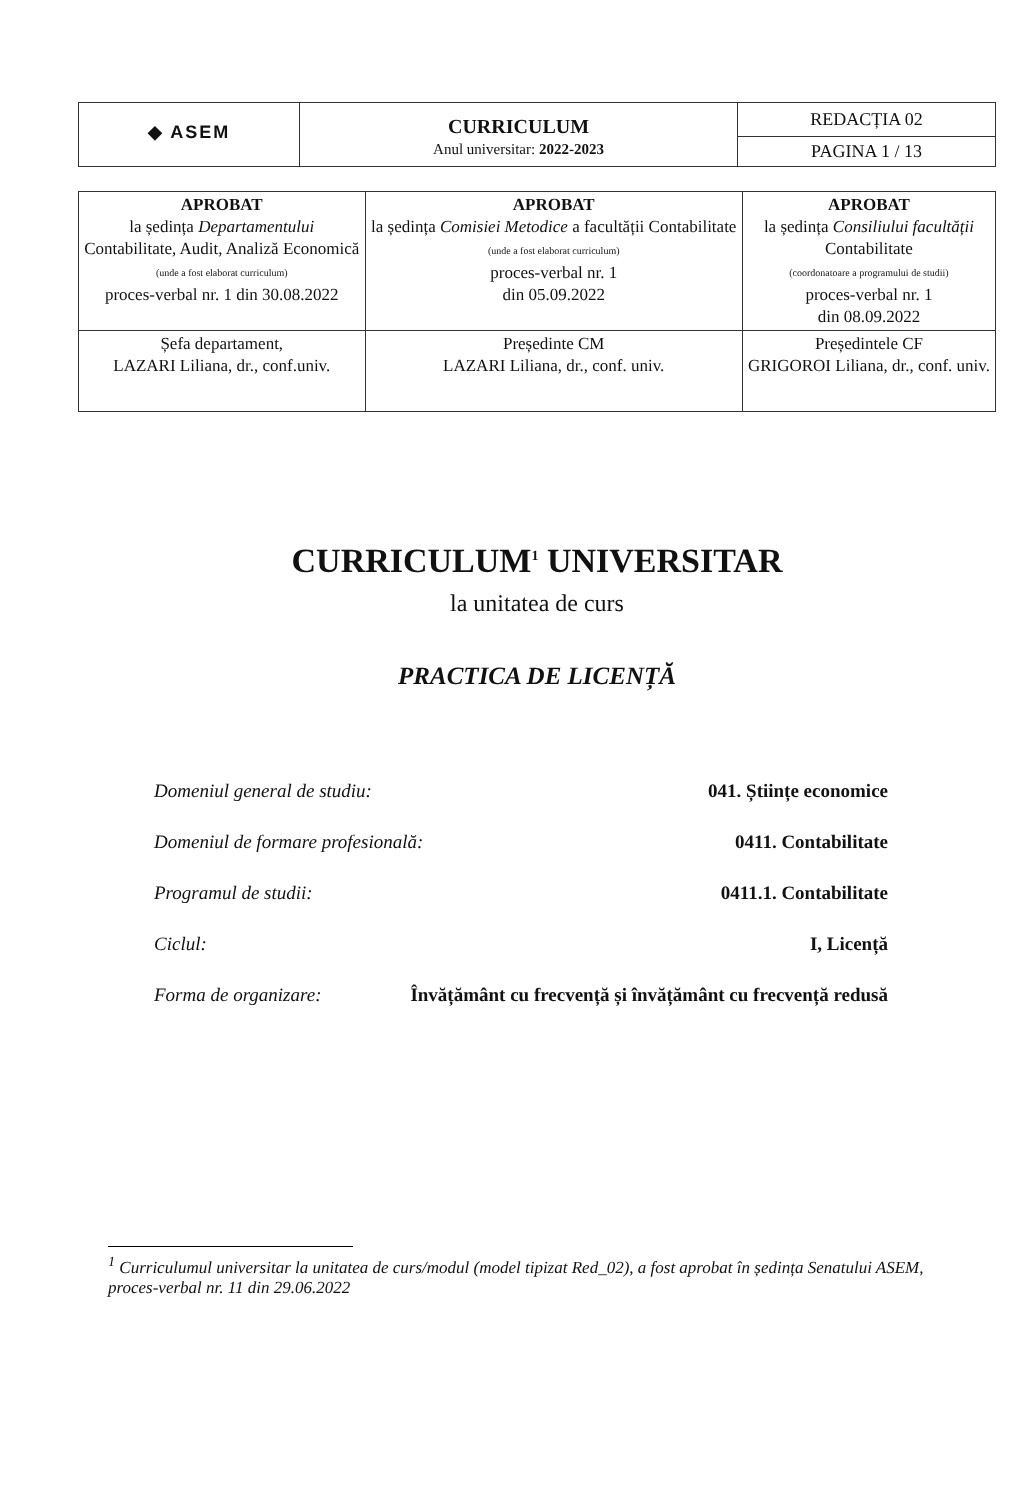| ◆ ASEM | CURRICULUM Anul universitar: 2022-2023 | REDACȚIA 02 |
| | | PAGINA 1 / 13 |
| APROBAT la ședința Departamentului Contabilitate, Audit, Analiză Economică (unde a fost elaborat curriculum) proces-verbal nr. 1 din 30.08.2022 | APROBAT la ședința Comisiei Metodice a facultății Contabilitate (unde a fost elaborat curriculum) proces-verbal nr. 1 din 05.09.2022 | APROBAT la ședința Consiliului facultății Contabilitate (coordonatoare a programului de studii) proces-verbal nr. 1 din 08.09.2022 |
| Șefa departament, LAZARI Liliana, dr., conf.univ. | Președinte CM LAZARI Liliana, dr., conf. univ. | Președintele CF GRIGOROI Liliana, dr., conf. univ. |
CURRICULUM<sup>1</sup> UNIVERSITAR
la unitatea de curs
PRACTICA DE LICENȚĂ
Domeniul general de studiu: 041. Științe economice
Domeniul de formare profesională: 0411. Contabilitate
Programul de studii: 0411.1. Contabilitate
Ciclul: I, Licență
Forma de organizare: Învățământ cu frecvență și învățământ cu frecvență redusă
<sup>1</sup> Curriculumul universitar la unitatea de curs/modul (model tipizat Red_02), a fost aprobat în ședința Senatului ASEM, proces-verbal nr. 11 din 29.06.2022